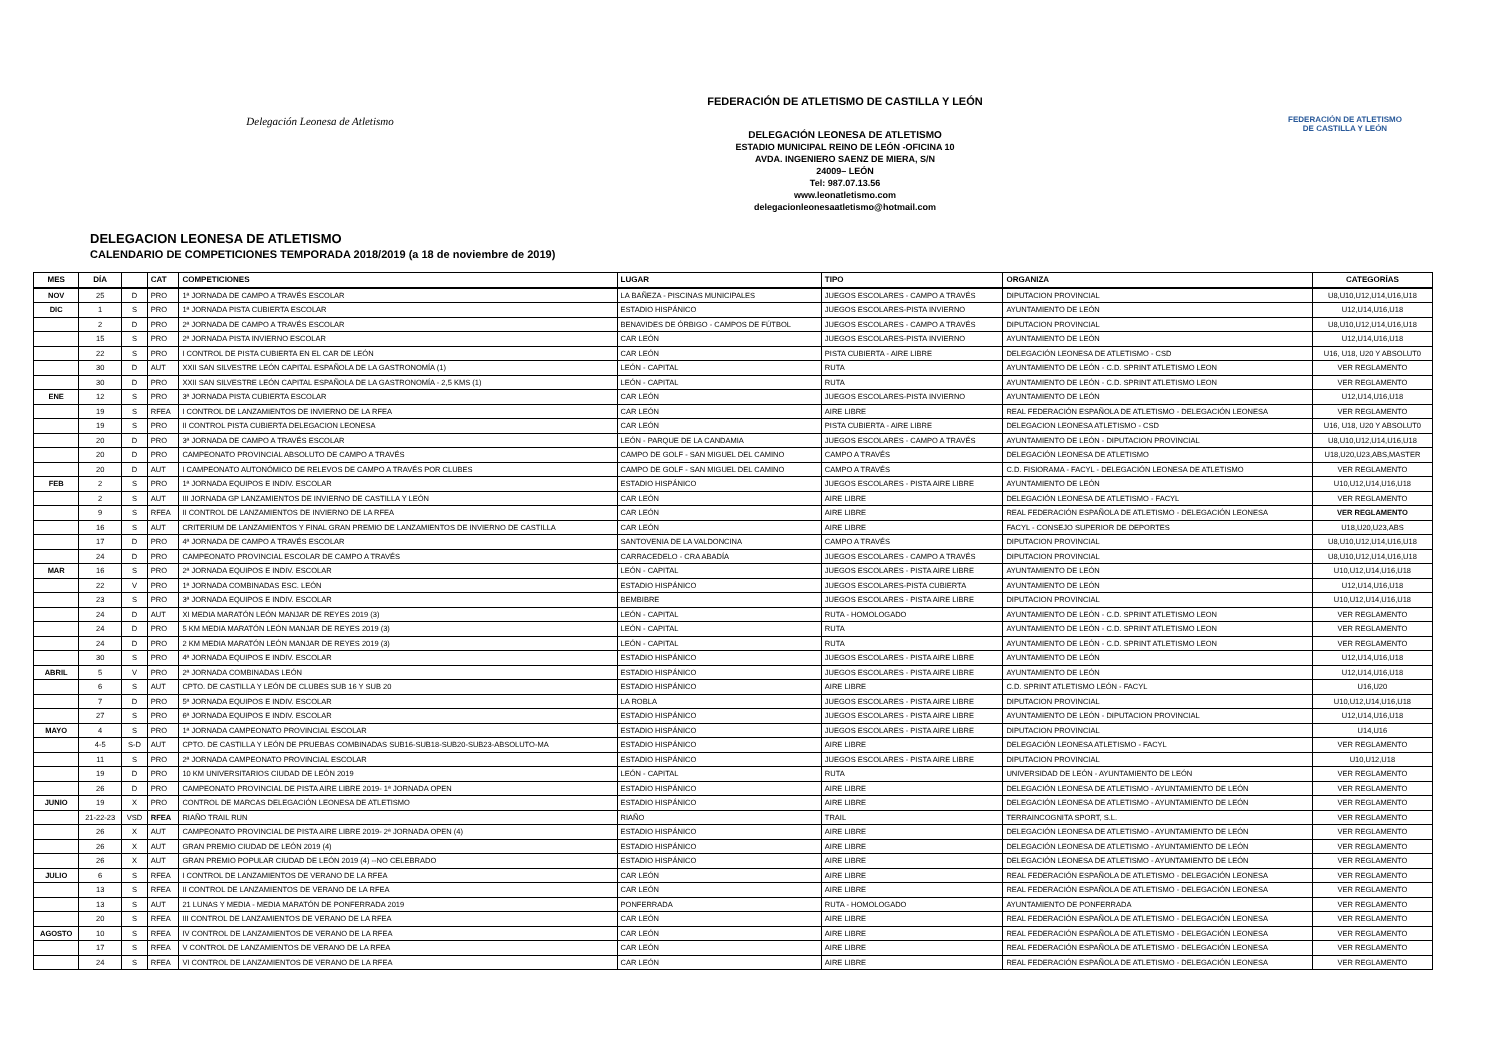Delegación Leonesa de Atletismo
FEDERACIÓN DE ATLETISMO DE CASTILLA Y LEÓN
DELEGACIÓN LEONESA DE ATLETISMO
ESTADIO MUNICIPAL REINO DE LEÓN -OFICINA 10
AVDA. INGENIERO SAENZ DE MIERA, S/N
24009– LEÓN
Tel: 987.07.13.56
www.leonatletismo.com
delegacionleonesaatletismo@hotmail.com
FEDERACIÓN DE ATLETISMO
DE CASTILLA Y LEÓN
DELEGACION LEONESA DE ATLETISMO
CALENDARIO DE COMPETICIONES TEMPORADA 2018/2019 (a 18 de noviembre de 2019)
| MES | DÍA | | CAT | COMPETICIONES | LUGAR | TIPO | ORGANIZA | CATEGORÍAS |
| --- | --- | --- | --- | --- | --- | --- | --- | --- |
| NOV | 25 | D | PRO | 1ª JORNADA DE CAMPO A TRAVÉS ESCOLAR | LA BAÑEZA - PISCINAS MUNICIPALES | JUEGOS ESCOLARES - CAMPO A TRAVÉS | DIPUTACION PROVINCIAL | U8,U10,U12,U14,U16,U18 |
| DIC | 1 | S | PRO | 1ª JORNADA PISTA CUBIERTA ESCOLAR | ESTADIO HISPÁNICO | JUEGOS ESCOLARES-PISTA INVIERNO | AYUNTAMIENTO DE LEÓN | U12,U14,U16,U18 |
| | 2 | D | PRO | 2ª JORNADA DE CAMPO A TRAVÉS ESCOLAR | BENAVIDES DE ÓRBIGO - CAMPOS DE FÚTBOL | JUEGOS ESCOLARES - CAMPO A TRAVÉS | DIPUTACION PROVINCIAL | U8,U10,U12,U14,U16,U18 |
| | 15 | S | PRO | 2ª JORNADA PISTA INVIERNO ESCOLAR | CAR LEÓN | JUEGOS ESCOLARES-PISTA INVIERNO | AYUNTAMIENTO DE LEÓN | U12,U14,U16,U18 |
| | 22 | S | PRO | I CONTROL DE PISTA CUBIERTA EN EL CAR DE LEÓN | CAR LEÓN | PISTA CUBIERTA - AIRE LIBRE | DELEGACIÓN LEONESA DE ATLETISMO - CSD | U16, U18, U20 Y ABSOLUT0 |
| | 30 | D | AUT | XXII SAN SILVESTRE LEÓN CAPITAL ESPAÑOLA DE LA GASTRONOMÍA (1) | LEÓN - CAPITAL | RUTA | AYUNTAMIENTO DE LEÓN - C.D. SPRINT ATLETISMO LEON | VER REGLAMENTO |
| | 30 | D | PRO | XXII SAN SILVESTRE LEÓN CAPITAL ESPAÑOLA DE LA GASTRONOMÍA - 2,5 KMS (1) | LEÓN - CAPITAL | RUTA | AYUNTAMIENTO DE LEÓN - C.D. SPRINT ATLETISMO LEON | VER REGLAMENTO |
| ENE | 12 | S | PRO | 3ª JORNADA PISTA CUBIERTA ESCOLAR | CAR LEÓN | JUEGOS ESCOLARES-PISTA INVIERNO | AYUNTAMIENTO DE LEÓN | U12,U14,U16,U18 |
| | 19 | S | RFEA | I CONTROL DE LANZAMIENTOS DE INVIERNO DE LA RFEA | CAR LEÓN | AIRE LIBRE | REAL FEDERACIÓN ESPAÑOLA DE ATLETISMO - DELEGACIÓN LEONESA | VER REGLAMENTO |
| | 19 | S | PRO | II CONTROL PISTA CUBIERTA DELEGACION LEONESA | CAR LEÓN | PISTA CUBIERTA - AIRE LIBRE | DELEGACION LEONESA ATLETISMO - CSD | U16, U18, U20 Y ABSOLUT0 |
| | 20 | D | PRO | 3ª JORNADA DE CAMPO A TRAVÉS ESCOLAR | LEÓN - PARQUE DE LA CANDAMIA | JUEGOS ESCOLARES - CAMPO A TRAVÉS | AYUNTAMIENTO DE LEÓN - DIPUTACION PROVINCIAL | U8,U10,U12,U14,U16,U18 |
| | 20 | D | PRO | CAMPEONATO PROVINCIAL ABSOLUTO DE CAMPO A TRAVÉS | CAMPO DE GOLF - SAN MIGUEL DEL CAMINO | CAMPO A TRAVÉS | DELEGACIÓN LEONESA DE ATLETISMO | U18,U20,U23,ABS,MASTER |
| | 20 | D | AUT | I CAMPEONATO AUTONÓMICO DE RELEVOS DE CAMPO A TRAVÉS POR CLUBES | CAMPO DE GOLF - SAN MIGUEL DEL CAMINO | CAMPO A TRAVÉS | C.D. FISIORAMA - FACYL - DELEGACIÓN LEONESA DE ATLETISMO | VER REGLAMENTO |
| FEB | 2 | S | PRO | 1ª JORNADA EQUIPOS E INDIV. ESCOLAR | ESTADIO HISPÁNICO | JUEGOS ESCOLARES - PISTA AIRE LIBRE | AYUNTAMIENTO DE LEÓN | U10,U12,U14,U16,U18 |
| | 2 | S | AUT | III JORNADA GP LANZAMIENTOS DE INVIERNO DE CASTILLA Y LEÓN | CAR LEÓN | AIRE LIBRE | DELEGACIÓN LEONESA DE ATLETISMO - FACYL | VER REGLAMENTO |
| | 9 | S | RFEA | II CONTROL DE LANZAMIENTOS DE INVIERNO DE LA RFEA | CAR LEÓN | AIRE LIBRE | REAL FEDERACIÓN ESPAÑOLA DE ATLETISMO - DELEGACIÓN LEONESA | VER REGLAMENTO |
| | 16 | S | AUT | CRITERIUM DE LANZAMIENTOS Y FINAL GRAN PREMIO DE LANZAMIENTOS DE INVIERNO DE CASTILLA | CAR LEÓN | AIRE LIBRE | FACYL - CONSEJO SUPERIOR DE DEPORTES | U18,U20,U23,ABS |
| | 17 | D | PRO | 4ª JORNADA DE CAMPO A TRAVÉS ESCOLAR | SANTOVENIA DE LA VALDONCINA | CAMPO A TRAVÉS | DIPUTACION PROVINCIAL | U8,U10,U12,U14,U16,U18 |
| | 24 | D | PRO | CAMPEONATO PROVINCIAL ESCOLAR DE CAMPO A TRAVÉS | CARRACEDELO - CRA ABADÍA | JUEGOS ESCOLARES - CAMPO A TRAVÉS | DIPUTACION PROVINCIAL | U8,U10,U12,U14,U16,U18 |
| MAR | 16 | S | PRO | 2ª JORNADA EQUIPOS E INDIV. ESCOLAR | LEÓN - CAPITAL | JUEGOS ESCOLARES - PISTA AIRE LIBRE | AYUNTAMIENTO DE LEÓN | U10,U12,U14,U16,U18 |
| | 22 | V | PRO | 1ª JORNADA COMBINADAS ESC. LEÓN | ESTADIO HISPÁNICO | JUEGOS ESCOLARES-PISTA CUBIERTA | AYUNTAMIENTO DE LEÓN | U12,U14,U16,U18 |
| | 23 | S | PRO | 3ª JORNADA EQUIPOS E INDIV. ESCOLAR | BEMBIBRE | JUEGOS ESCOLARES - PISTA AIRE LIBRE | DIPUTACION PROVINCIAL | U10,U12,U14,U16,U18 |
| | 24 | D | AUT | XI MEDIA MARATÓN LEÓN MANJAR DE REYES 2019 (3) | LEÓN - CAPITAL | RUTA - HOMOLOGADO | AYUNTAMIENTO DE LEÓN - C.D. SPRINT ATLETISMO LEON | VER REGLAMENTO |
| | 24 | D | PRO | 5 KM MEDIA MARATÓN LEÓN MANJAR DE REYES 2019 (3) | LEÓN - CAPITAL | RUTA | AYUNTAMIENTO DE LEÓN - C.D. SPRINT ATLETISMO LEON | VER REGLAMENTO |
| | 24 | D | PRO | 2 KM MEDIA MARATÓN LEÓN MANJAR DE REYES 2019 (3) | LEÓN - CAPITAL | RUTA | AYUNTAMIENTO DE LEÓN - C.D. SPRINT ATLETISMO LEON | VER REGLAMENTO |
| | 30 | S | PRO | 4ª JORNADA EQUIPOS E INDIV. ESCOLAR | ESTADIO HISPÁNICO | JUEGOS ESCOLARES - PISTA AIRE LIBRE | AYUNTAMIENTO DE LEÓN | U12,U14,U16,U18 |
| ABRIL | 5 | V | PRO | 2ª JORNADA COMBINADAS LEÓN | ESTADIO HISPÁNICO | JUEGOS ESCOLARES - PISTA AIRE LIBRE | AYUNTAMIENTO DE LEÓN | U12,U14,U16,U18 |
| | 6 | S | AUT | CPTO. DE CASTILLA Y LEÓN DE CLUBES SUB 16 Y SUB 20 | ESTADIO HISPÁNICO | AIRE LIBRE | C.D. SPRINT ATLETISMO LEÓN - FACYL | U16,U20 |
| | 7 | D | PRO | 5ª JORNADA EQUIPOS E INDIV. ESCOLAR | LA ROBLA | JUEGOS ESCOLARES - PISTA AIRE LIBRE | DIPUTACION PROVINCIAL | U10,U12,U14,U16,U18 |
| | 27 | S | PRO | 6ª JORNADA EQUIPOS E INDIV. ESCOLAR | ESTADIO HISPÁNICO | JUEGOS ESCOLARES - PISTA AIRE LIBRE | AYUNTAMIENTO DE LEÓN - DIPUTACION PROVINCIAL | U12,U14,U16,U18 |
| MAYO | 4 | S | PRO | 1ª JORNADA CAMPEONATO PROVINCIAL ESCOLAR | ESTADIO HISPÁNICO | JUEGOS ESCOLARES - PISTA AIRE LIBRE | DIPUTACION PROVINCIAL | U14,U16 |
| | 4-5 | S-D | AUT | CPTO. DE CASTILLA Y LEÓN DE PRUEBAS COMBINADAS SUB16-SUB18-SUB20-SUB23-ABSOLUTO-MA | ESTADIO HISPÁNICO | AIRE LIBRE | DELEGACIÓN LEONESA ATLETISMO - FACYL | VER REGLAMENTO |
| | 11 | S | PRO | 2ª JORNADA CAMPEONATO PROVINCIAL ESCOLAR | ESTADIO HISPÁNICO | JUEGOS ESCOLARES - PISTA AIRE LIBRE | DIPUTACION PROVINCIAL | U10,U12,U18 |
| | 19 | D | PRO | 10 KM UNIVERSITARIOS CIUDAD DE LEÓN 2019 | LEÓN - CAPITAL | RUTA | UNIVERSIDAD DE LEÓN - AYUNTAMIENTO DE LEÓN | VER REGLAMENTO |
| | 26 | D | PRO | CAMPEONATO PROVINCIAL DE PISTA AIRE LIBRE 2019- 1ª JORNADA OPEN | ESTADIO HISPÁNICO | AIRE LIBRE | DELEGACIÓN LEONESA DE ATLETISMO - AYUNTAMIENTO DE LEÓN | VER REGLAMENTO |
| JUNIO | 19 | X | PRO | CONTROL DE MARCAS DELEGACIÓN LEONESA DE ATLETISMO | ESTADIO HISPÁNICO | AIRE LIBRE | DELEGACIÓN LEONESA DE ATLETISMO - AYUNTAMIENTO DE LEÓN | VER REGLAMENTO |
| | 21-22-23 | VSD | RFEA | RIAÑO TRAIL RUN | RIAÑO | TRAIL | TERRAINCOGNITA SPORT, S.L. | VER REGLAMENTO |
| | 26 | X | AUT | CAMPEONATO PROVINCIAL DE PISTA AIRE LIBRE 2019- 2ª JORNADA OPEN (4) | ESTADIO HISPÁNICO | AIRE LIBRE | DELEGACIÓN LEONESA DE ATLETISMO - AYUNTAMIENTO DE LEÓN | VER REGLAMENTO |
| | 26 | X | AUT | GRAN PREMIO CIUDAD DE LEÓN 2019 (4) | ESTADIO HISPÁNICO | AIRE LIBRE | DELEGACIÓN LEONESA DE ATLETISMO - AYUNTAMIENTO DE LEÓN | VER REGLAMENTO |
| | 26 | X | AUT | GRAN PREMIO POPULAR CIUDAD DE LEÓN 2019 (4) --NO CELEBRADO | ESTADIO HISPÁNICO | AIRE LIBRE | DELEGACIÓN LEONESA DE ATLETISMO - AYUNTAMIENTO DE LEÓN | VER REGLAMENTO |
| JULIO | 6 | S | RFEA | I CONTROL DE LANZAMIENTOS DE VERANO DE LA RFEA | CAR LEÓN | AIRE LIBRE | REAL FEDERACIÓN ESPAÑOLA DE ATLETISMO - DELEGACIÓN LEONESA | VER REGLAMENTO |
| | 13 | S | RFEA | II CONTROL DE LANZAMIENTOS DE VERANO DE LA RFEA | CAR LEÓN | AIRE LIBRE | REAL FEDERACIÓN ESPAÑOLA DE ATLETISMO - DELEGACIÓN LEONESA | VER REGLAMENTO |
| | 13 | S | AUT | 21 LUNAS Y MEDIA - MEDIA MARATÓN DE PONFERRADA 2019 | PONFERRADA | RUTA - HOMOLOGADO | AYUNTAMIENTO DE PONFERRADA | VER REGLAMENTO |
| | 20 | S | RFEA | III CONTROL DE LANZAMIENTOS DE VERANO DE LA RFEA | CAR LEÓN | AIRE LIBRE | REAL FEDERACIÓN ESPAÑOLA DE ATLETISMO - DELEGACIÓN LEONESA | VER REGLAMENTO |
| AGOSTO | 10 | S | RFEA | IV CONTROL DE LANZAMIENTOS DE VERANO DE LA RFEA | CAR LEÓN | AIRE LIBRE | REAL FEDERACIÓN ESPAÑOLA DE ATLETISMO - DELEGACIÓN LEONESA | VER REGLAMENTO |
| | 17 | S | RFEA | V CONTROL DE LANZAMIENTOS DE VERANO DE LA RFEA | CAR LEÓN | AIRE LIBRE | REAL FEDERACIÓN ESPAÑOLA DE ATLETISMO - DELEGACIÓN LEONESA | VER REGLAMENTO |
| | 24 | S | RFEA | VI CONTROL DE LANZAMIENTOS DE VERANO DE LA RFEA | CAR LEÓN | AIRE LIBRE | REAL FEDERACIÓN ESPAÑOLA DE ATLETISMO - DELEGACIÓN LEONESA | VER REGLAMENTO |